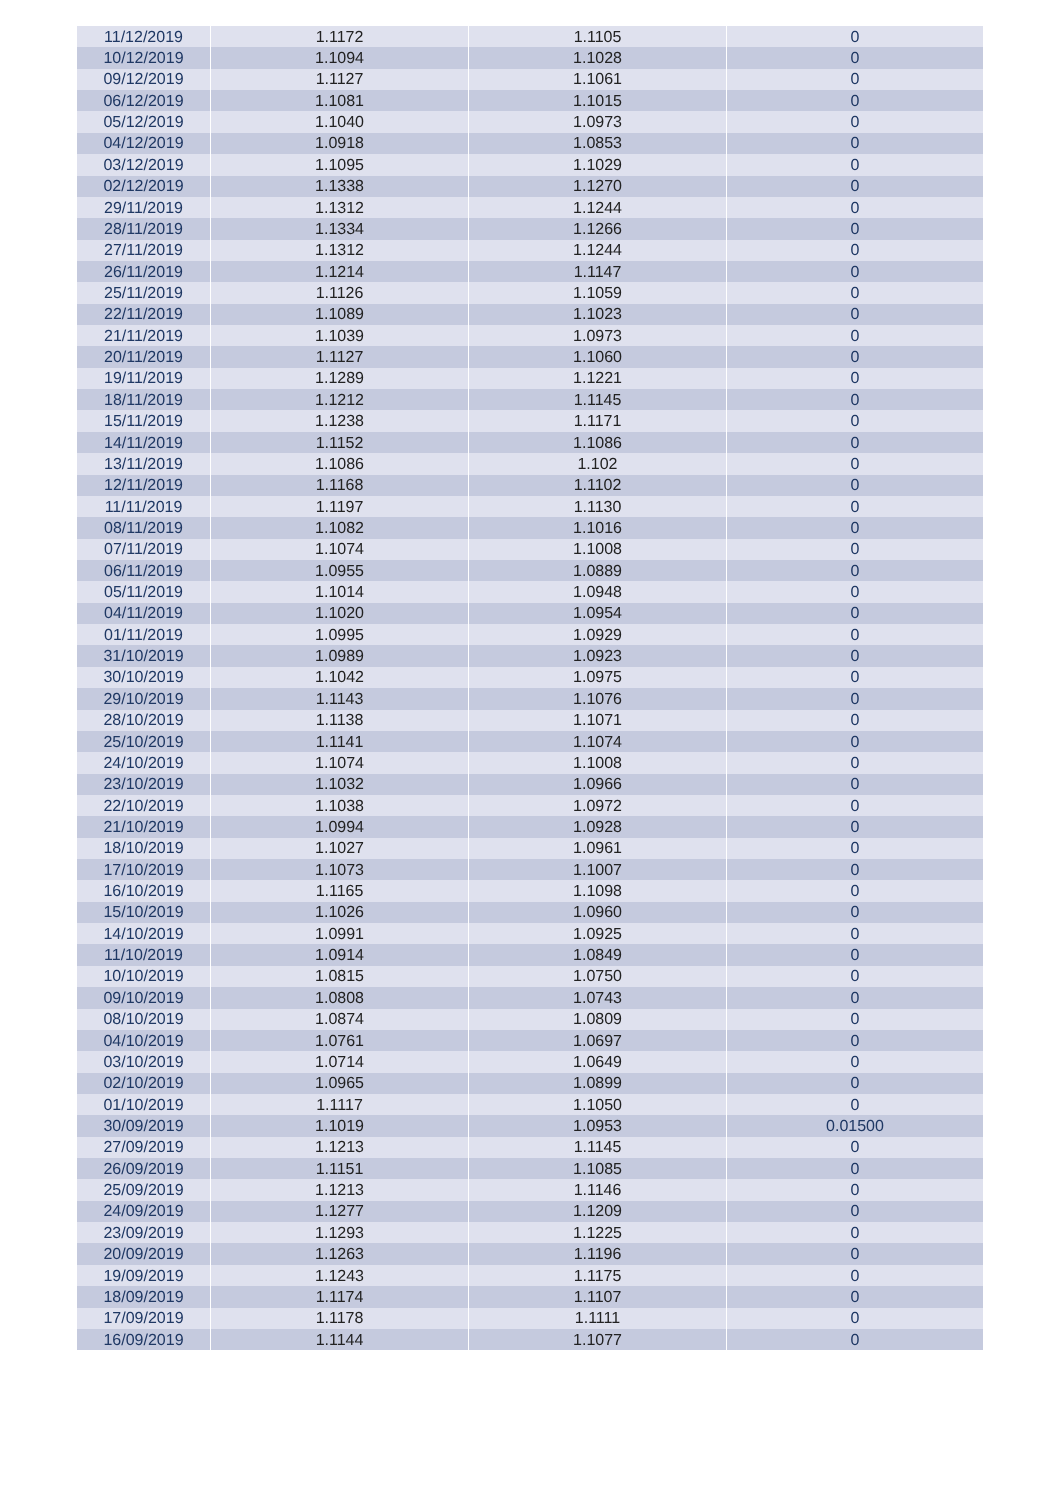| 11/12/2019 | 1.1172 | 1.1105 | 0 |
| 10/12/2019 | 1.1094 | 1.1028 | 0 |
| 09/12/2019 | 1.1127 | 1.1061 | 0 |
| 06/12/2019 | 1.1081 | 1.1015 | 0 |
| 05/12/2019 | 1.1040 | 1.0973 | 0 |
| 04/12/2019 | 1.0918 | 1.0853 | 0 |
| 03/12/2019 | 1.1095 | 1.1029 | 0 |
| 02/12/2019 | 1.1338 | 1.1270 | 0 |
| 29/11/2019 | 1.1312 | 1.1244 | 0 |
| 28/11/2019 | 1.1334 | 1.1266 | 0 |
| 27/11/2019 | 1.1312 | 1.1244 | 0 |
| 26/11/2019 | 1.1214 | 1.1147 | 0 |
| 25/11/2019 | 1.1126 | 1.1059 | 0 |
| 22/11/2019 | 1.1089 | 1.1023 | 0 |
| 21/11/2019 | 1.1039 | 1.0973 | 0 |
| 20/11/2019 | 1.1127 | 1.1060 | 0 |
| 19/11/2019 | 1.1289 | 1.1221 | 0 |
| 18/11/2019 | 1.1212 | 1.1145 | 0 |
| 15/11/2019 | 1.1238 | 1.1171 | 0 |
| 14/11/2019 | 1.1152 | 1.1086 | 0 |
| 13/11/2019 | 1.1086 | 1.102 | 0 |
| 12/11/2019 | 1.1168 | 1.1102 | 0 |
| 11/11/2019 | 1.1197 | 1.1130 | 0 |
| 08/11/2019 | 1.1082 | 1.1016 | 0 |
| 07/11/2019 | 1.1074 | 1.1008 | 0 |
| 06/11/2019 | 1.0955 | 1.0889 | 0 |
| 05/11/2019 | 1.1014 | 1.0948 | 0 |
| 04/11/2019 | 1.1020 | 1.0954 | 0 |
| 01/11/2019 | 1.0995 | 1.0929 | 0 |
| 31/10/2019 | 1.0989 | 1.0923 | 0 |
| 30/10/2019 | 1.1042 | 1.0975 | 0 |
| 29/10/2019 | 1.1143 | 1.1076 | 0 |
| 28/10/2019 | 1.1138 | 1.1071 | 0 |
| 25/10/2019 | 1.1141 | 1.1074 | 0 |
| 24/10/2019 | 1.1074 | 1.1008 | 0 |
| 23/10/2019 | 1.1032 | 1.0966 | 0 |
| 22/10/2019 | 1.1038 | 1.0972 | 0 |
| 21/10/2019 | 1.0994 | 1.0928 | 0 |
| 18/10/2019 | 1.1027 | 1.0961 | 0 |
| 17/10/2019 | 1.1073 | 1.1007 | 0 |
| 16/10/2019 | 1.1165 | 1.1098 | 0 |
| 15/10/2019 | 1.1026 | 1.0960 | 0 |
| 14/10/2019 | 1.0991 | 1.0925 | 0 |
| 11/10/2019 | 1.0914 | 1.0849 | 0 |
| 10/10/2019 | 1.0815 | 1.0750 | 0 |
| 09/10/2019 | 1.0808 | 1.0743 | 0 |
| 08/10/2019 | 1.0874 | 1.0809 | 0 |
| 04/10/2019 | 1.0761 | 1.0697 | 0 |
| 03/10/2019 | 1.0714 | 1.0649 | 0 |
| 02/10/2019 | 1.0965 | 1.0899 | 0 |
| 01/10/2019 | 1.1117 | 1.1050 | 0 |
| 30/09/2019 | 1.1019 | 1.0953 | 0.01500 |
| 27/09/2019 | 1.1213 | 1.1145 | 0 |
| 26/09/2019 | 1.1151 | 1.1085 | 0 |
| 25/09/2019 | 1.1213 | 1.1146 | 0 |
| 24/09/2019 | 1.1277 | 1.1209 | 0 |
| 23/09/2019 | 1.1293 | 1.1225 | 0 |
| 20/09/2019 | 1.1263 | 1.1196 | 0 |
| 19/09/2019 | 1.1243 | 1.1175 | 0 |
| 18/09/2019 | 1.1174 | 1.1107 | 0 |
| 17/09/2019 | 1.1178 | 1.1111 | 0 |
| 16/09/2019 | 1.1144 | 1.1077 | 0 |